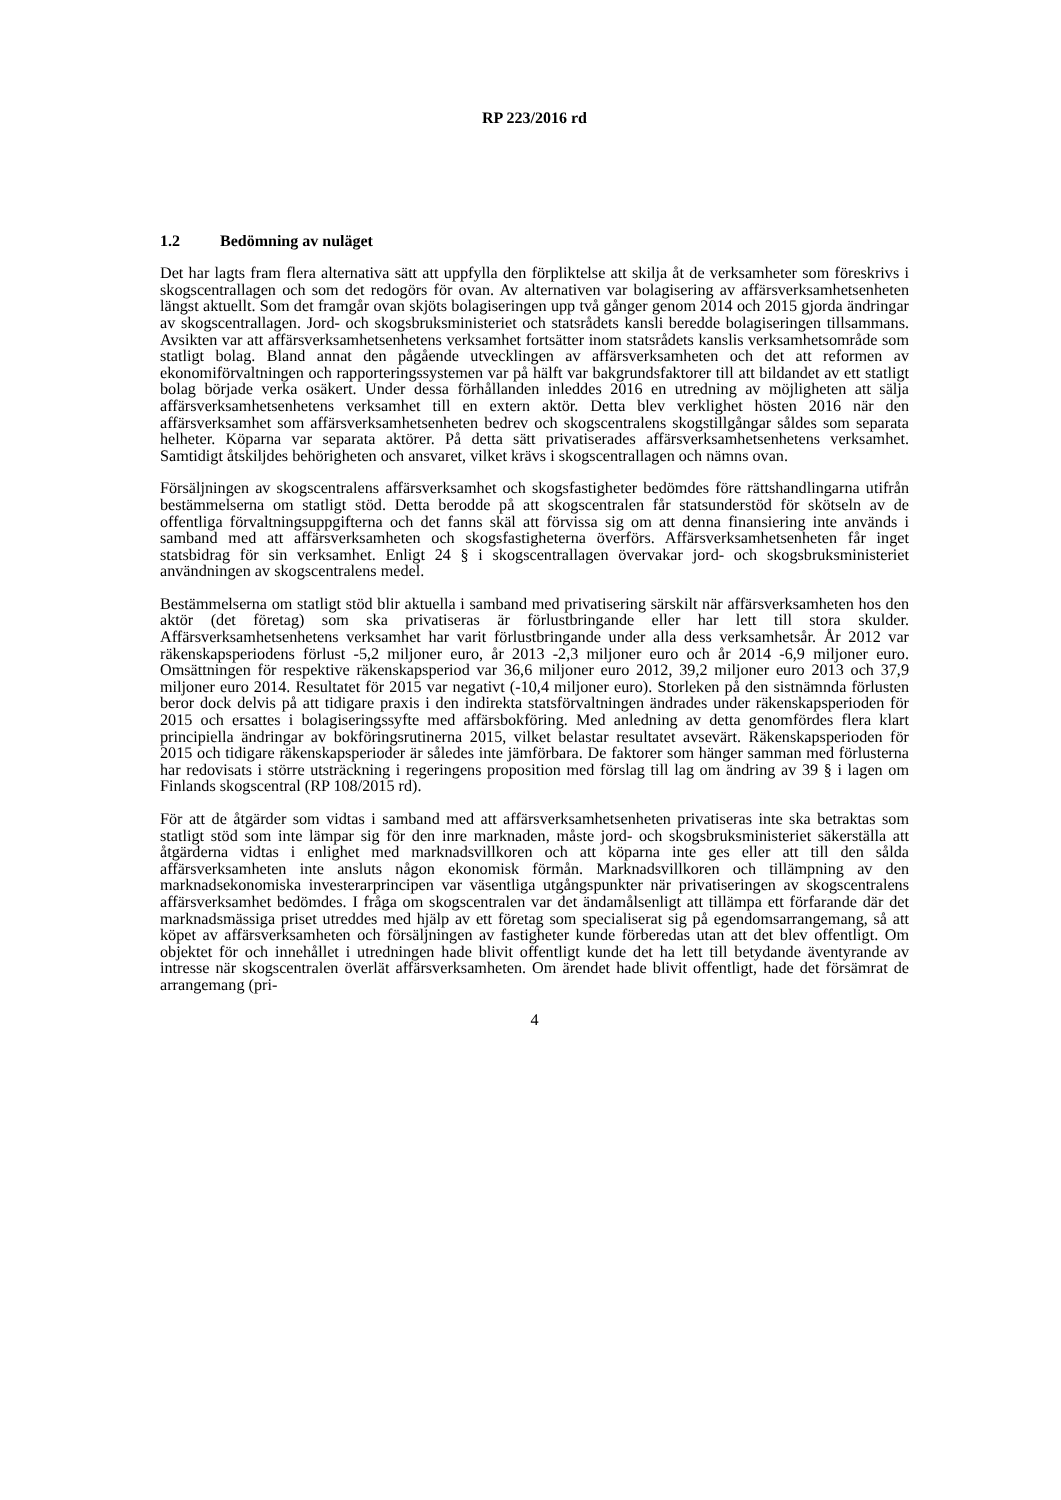RP 223/2016 rd
1.2 Bedömning av nuläget
Det har lagts fram flera alternativa sätt att uppfylla den förpliktelse att skilja åt de verksamheter som föreskrivs i skogscentrallagen och som det redogörs för ovan. Av alternativen var bolagisering av affärsverksamhetsenheten längst aktuellt. Som det framgår ovan skjöts bolagiseringen upp två gånger genom 2014 och 2015 gjorda ändringar av skogscentrallagen. Jord- och skogsbruksministeriet och statsrådets kansli beredde bolagiseringen tillsammans. Avsikten var att affärsverksamhetsenhetens verksamhet fortsätter inom statsrådets kanslis verksamhetsområde som statligt bolag. Bland annat den pågående utvecklingen av affärsverksamheten och det att reformen av ekonomiförvaltningen och rapporteringssystemen var på hälft var bakgrundsfaktorer till att bildandet av ett statligt bolag började verka osäkert. Under dessa förhållanden inleddes 2016 en utredning av möjligheten att sälja affärsverksamhetsenhetens verksamhet till en extern aktör. Detta blev verklighet hösten 2016 när den affärsverksamhet som affärsverksamhetsenheten bedrev och skogscentralens skogstillgångar såldes som separata helheter. Köparna var separata aktörer. På detta sätt privatiserades affärsverksamhetsenhetens verksamhet. Samtidigt åtskiljdes behörigheten och ansvaret, vilket krävs i skogscentrallagen och nämns ovan.
Försäljningen av skogscentralens affärsverksamhet och skogsfastigheter bedömdes före rättshandlingarna utifrån bestämmelserna om statligt stöd. Detta berodde på att skogscentralen får statsunderstöd för skötseln av de offentliga förvaltningsuppgifterna och det fanns skäl att förvissa sig om att denna finansiering inte används i samband med att affärsverksamheten och skogsfastigheterna överförs. Affärsverksamhetsenheten får inget statsbidrag för sin verksamhet. Enligt 24 § i skogscentrallagen övervakar jord- och skogsbruksministeriet användningen av skogscentralens medel.
Bestämmelserna om statligt stöd blir aktuella i samband med privatisering särskilt när affärsverksamheten hos den aktör (det företag) som ska privatiseras är förlustbringande eller har lett till stora skulder. Affärsverksamhetsenhetens verksamhet har varit förlustbringande under alla dess verksamhetsår. År 2012 var räkenskapsperiodens förlust -5,2 miljoner euro, år 2013 -2,3 miljoner euro och år 2014 -6,9 miljoner euro. Omsättningen för respektive räkenskapsperiod var 36,6 miljoner euro 2012, 39,2 miljoner euro 2013 och 37,9 miljoner euro 2014. Resultatet för 2015 var negativt (-10,4 miljoner euro). Storleken på den sistnämnda förlusten beror dock delvis på att tidigare praxis i den indirekta statsförvaltningen ändrades under räkenskapsperioden för 2015 och ersattes i bolagiseringssyfte med affärsbokföring. Med anledning av detta genomfördes flera klart principiella ändringar av bokföringsrutinerna 2015, vilket belastar resultatet avsevärt. Räkenskapsperioden för 2015 och tidigare räkenskapsperioder är således inte jämförbara. De faktorer som hänger samman med förlusterna har redovisats i större utsträckning i regeringens proposition med förslag till lag om ändring av 39 § i lagen om Finlands skogscentral (RP 108/2015 rd).
För att de åtgärder som vidtas i samband med att affärsverksamhetsenheten privatiseras inte ska betraktas som statligt stöd som inte lämpar sig för den inre marknaden, måste jord- och skogsbruksministeriet säkerställa att åtgärderna vidtas i enlighet med marknadsvillkoren och att köparna inte ges eller att till den sålda affärsverksamheten inte ansluts någon ekonomisk förmån. Marknadsvillkoren och tillämpning av den marknadsekonomiska investerarprincipen var väsentliga utgångspunkter när privatiseringen av skogscentralens affärsverksamhet bedömdes. I fråga om skogscentralen var det ändamålsenligt att tillämpa ett förfarande där det marknadsmässiga priset utreddes med hjälp av ett företag som specialiserat sig på egendomsarrangemang, så att köpet av affärsverksamheten och försäljningen av fastigheter kunde förberedas utan att det blev offentligt. Om objektet för och innehållet i utredningen hade blivit offentligt kunde det ha lett till betydande äventyrande av intresse när skogscentralen överlät affärsverksamheten. Om ärendet hade blivit offentligt, hade det försämrat de arrangemang (pri-
4